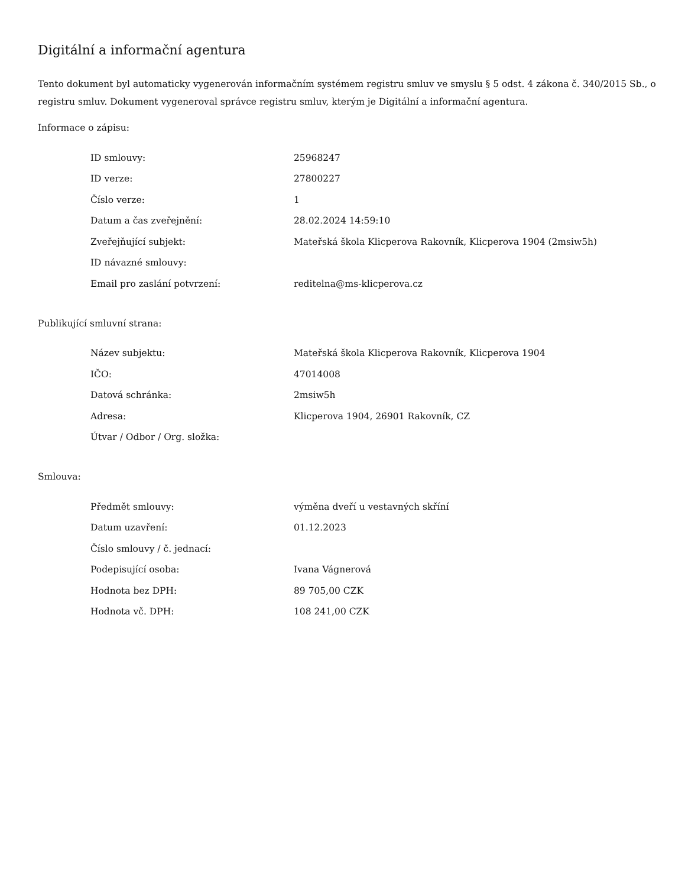Digitální a informační agentura
Tento dokument byl automaticky vygenerován informačním systémem registru smluv ve smyslu § 5 odst. 4 zákona č. 340/2015 Sb., o registru smluv. Dokument vygeneroval správce registru smluv, kterým je Digitální a informační agentura.
Informace o zápisu:
| ID smlouvy: | 25968247 |
| ID verze: | 27800227 |
| Číslo verze: | 1 |
| Datum a čas zveřejnění: | 28.02.2024 14:59:10 |
| Zveřejňující subjekt: | Mateřská škola Klicperova Rakovník, Klicperova 1904 (2msiw5h) |
| ID návazné smlouvy: | |
| Email pro zaslání potvrzení: | reditelna@ms-klicperova.cz |
Publikující smluvní strana:
| Název subjektu: | Mateřská škola Klicperova Rakovník, Klicperova 1904 |
| IČO: | 47014008 |
| Datová schránka: | 2msiw5h |
| Adresa: | Klicperova 1904, 26901 Rakovník, CZ |
| Útvar / Odbor / Org. složka: | |
Smlouva:
| Předmět smlouvy: | výměna dveří u vestavných skříní |
| Datum uzavření: | 01.12.2023 |
| Číslo smlouvy / č. jednací: | |
| Podepisující osoba: | Ivana Vágnerová |
| Hodnota bez DPH: | 89 705,00 CZK |
| Hodnota vč. DPH: | 108 241,00 CZK |